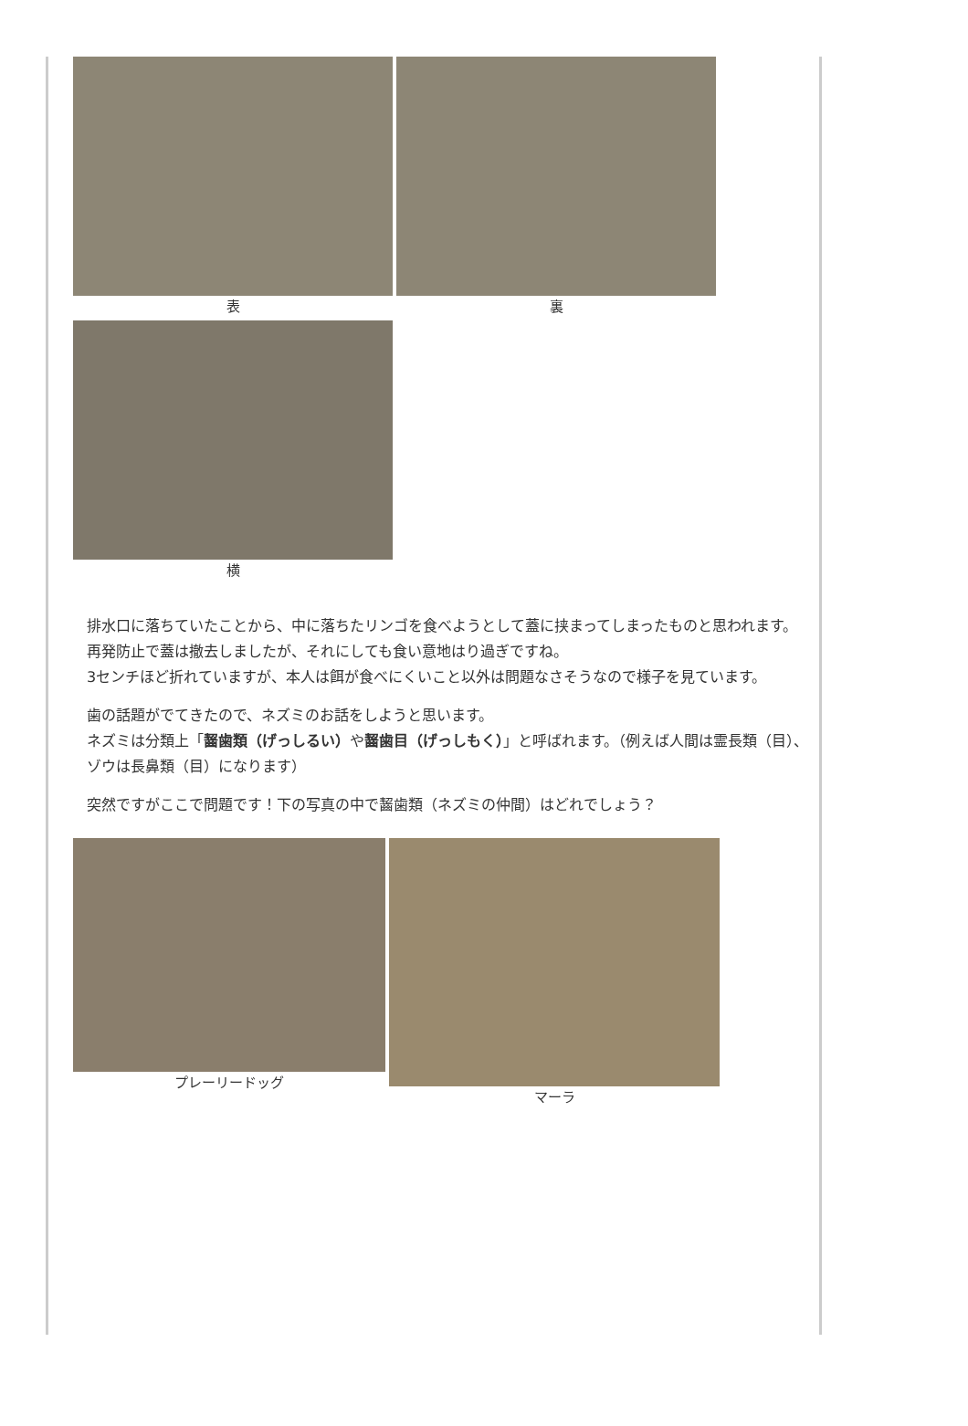表 裏
横
排水口に落ちていたことから、中に落ちたリンゴを食べようとして蓋に挟まってしまったものと思われます。
再発防止で蓋は撤去しましたが、それにしても食い意地はり過ぎですね。
3センチほど折れていますが、本人は餌が食べにくいこと以外は問題なさそうなので様子を見ています。
歯の話題がでてきたので、ネズミのお話をしようと思います。
ネズミは分類上「齧歯類（げっしるい）や齧歯目（げっしもく）」と呼ばれます。（例えば人間は霊長類（目）、ゾウは長鼻類（目）になります）
突然ですがここで問題です！下の写真の中で齧歯類（ネズミの仲間）はどれでしょう？
プレーリードッグ マーラ